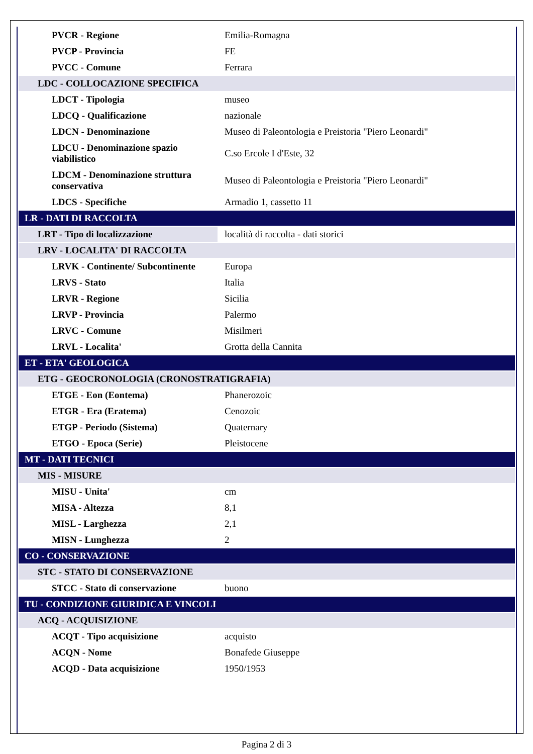| PVCR - Regione | Emilia-Romagna |
| PVCP - Provincia | FE |
| PVCC - Comune | Ferrara |
| LDC - COLLOCAZIONE SPECIFICA | |
| LDCT - Tipologia | museo |
| LDCQ - Qualificazione | nazionale |
| LDCN - Denominazione | Museo di Paleontologia e Preistoria "Piero Leonardi" |
| LDCU - Denominazione spazio viabilistico | C.so Ercole I d'Este, 32 |
| LDCM - Denominazione struttura conservativa | Museo di Paleontologia e Preistoria "Piero Leonardi" |
| LDCS - Specifiche | Armadio 1, cassetto 11 |
| LR - DATI DI RACCOLTA | |
| LRT - Tipo di localizzazione | località di raccolta - dati storici |
| LRV - LOCALITA' DI RACCOLTA | |
| LRVK - Continente/ Subcontinente | Europa |
| LRVS - Stato | Italia |
| LRVR - Regione | Sicilia |
| LRVP - Provincia | Palermo |
| LRVC - Comune | Misilmeri |
| LRVL - Localita' | Grotta della Cannita |
| ET - ETA' GEOLOGICA | |
| ETG - GEOCRONOLOGIA (CRONOSTRATIGRAFIA) | |
| ETGE - Eon (Eontema) | Phanerozoic |
| ETGR - Era (Eratema) | Cenozoic |
| ETGP - Periodo (Sistema) | Quaternary |
| ETGO - Epoca (Serie) | Pleistocene |
| MT - DATI TECNICI | |
| MIS - MISURE | |
| MISU - Unita' | cm |
| MISA - Altezza | 8,1 |
| MISL - Larghezza | 2,1 |
| MISN - Lunghezza | 2 |
| CO - CONSERVAZIONE | |
| STC - STATO DI CONSERVAZIONE | |
| STCC - Stato di conservazione | buono |
| TU - CONDIZIONE GIURIDICA E VINCOLI | |
| ACQ - ACQUISIZIONE | |
| ACQT - Tipo acquisizione | acquisto |
| ACQN - Nome | Bonafede Giuseppe |
| ACQD - Data acquisizione | 1950/1953 |
Pagina 2 di 3